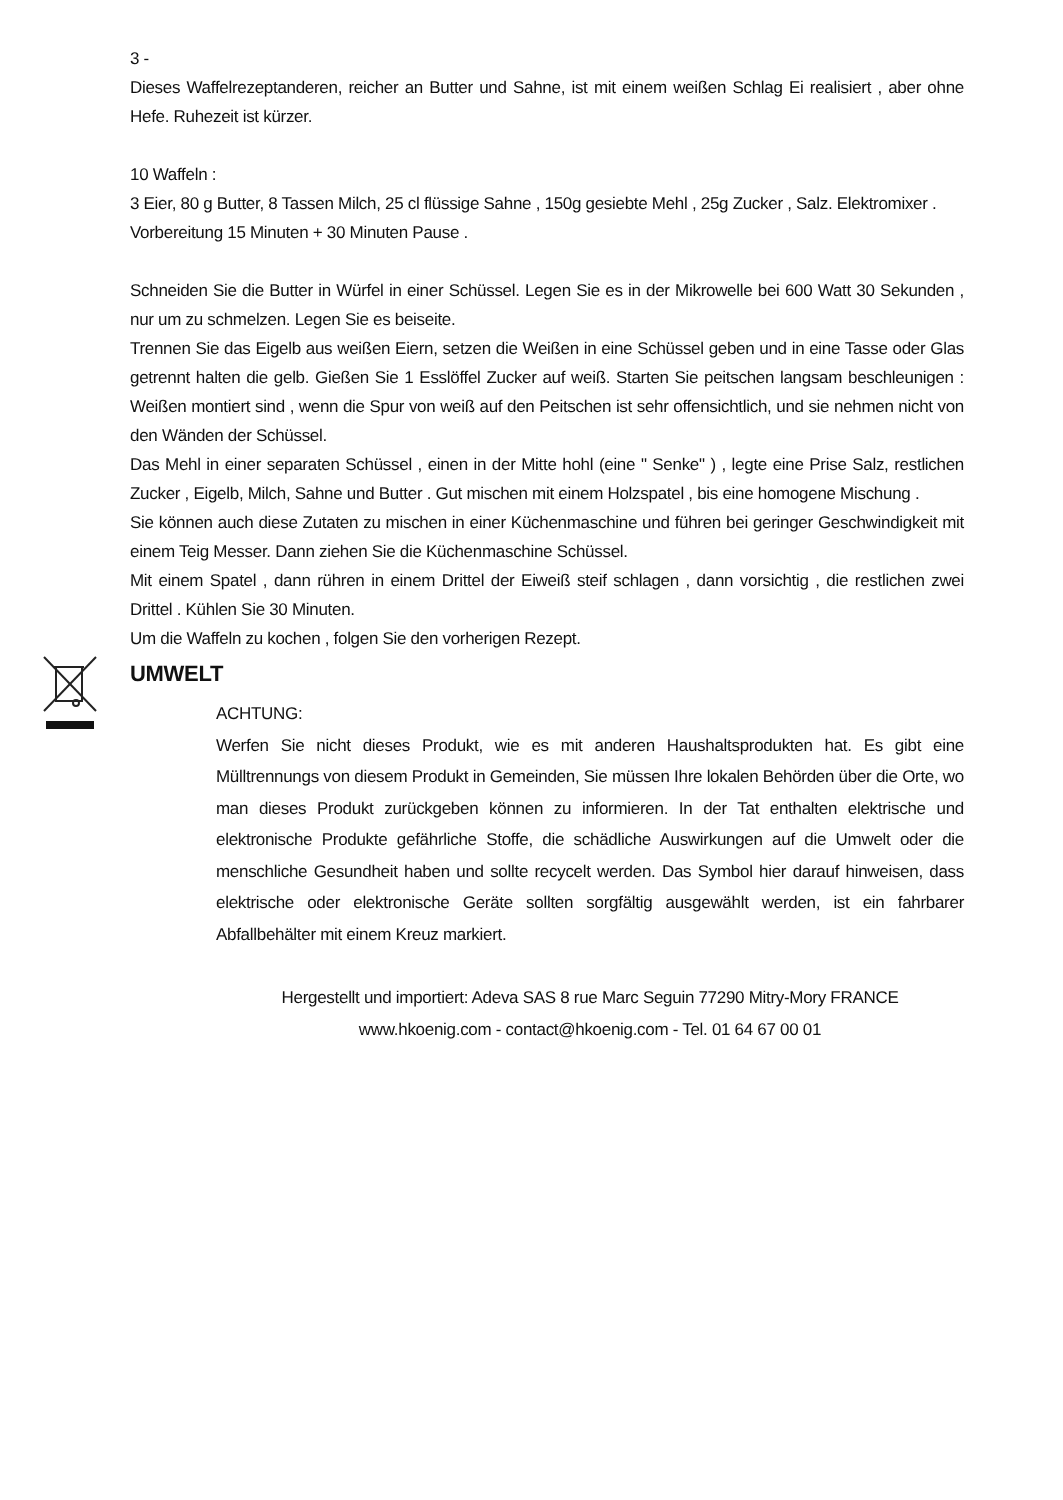3 -
Dieses Waffelrezeptanderen, reicher an Butter und Sahne, ist mit einem weißen Schlag Ei realisiert , aber ohne Hefe. Ruhezeit ist kürzer.
10 Waffeln :
3 Eier, 80 g Butter, 8 Tassen Milch, 25 cl flüssige Sahne , 150g gesiebte Mehl , 25g Zucker , Salz. Elektromixer .
Vorbereitung 15 Minuten + 30 Minuten Pause .
Schneiden Sie die Butter in Würfel in einer Schüssel. Legen Sie es in der Mikrowelle bei 600 Watt 30 Sekunden , nur um zu schmelzen. Legen Sie es beiseite.
Trennen Sie das Eigelb aus weißen Eiern, setzen die Weißen in eine Schüssel geben und in eine Tasse oder Glas getrennt halten die gelb. Gießen Sie 1 Esslöffel Zucker auf weiß. Starten Sie peitschen langsam beschleunigen : Weißen montiert sind , wenn die Spur von weiß auf den Peitschen ist sehr offensichtlich, und sie nehmen nicht von den Wänden der Schüssel.
Das Mehl in einer separaten Schüssel , einen in der Mitte hohl (eine " Senke" ) , legte eine Prise Salz, restlichen Zucker , Eigelb, Milch, Sahne und Butter . Gut mischen mit einem Holzspatel , bis eine homogene Mischung .
Sie können auch diese Zutaten zu mischen in einer Küchenmaschine und führen bei geringer Geschwindigkeit mit einem Teig Messer. Dann ziehen Sie die Küchenmaschine Schüssel.
Mit einem Spatel , dann rühren in einem Drittel der Eiweiß steif schlagen , dann vorsichtig , die restlichen zwei Drittel . Kühlen Sie 30 Minuten.
Um die Waffeln zu kochen , folgen Sie den vorherigen Rezept.
UMWELT
ACHTUNG:
Werfen Sie nicht dieses Produkt, wie es mit anderen Haushaltsprodukten hat. Es gibt eine Mülltrennungs von diesem Produkt in Gemeinden, Sie müssen Ihre lokalen Behörden über die Orte, wo man dieses Produkt zurückgeben können zu informieren. In der Tat enthalten elektrische und elektronische Produkte gefährliche Stoffe, die schädliche Auswirkungen auf die Umwelt oder die menschliche Gesundheit haben und sollte recycelt werden. Das Symbol hier darauf hinweisen, dass elektrische oder elektronische Geräte sollten sorgfältig ausgewählt werden, ist ein fahrbarer Abfallbehälter mit einem Kreuz markiert.
Hergestellt und importiert: Adeva SAS 8 rue Marc Seguin 77290 Mitry-Mory FRANCE
www.hkoenig.com - contact@hkoenig.com - Tel. 01 64 67 00 01